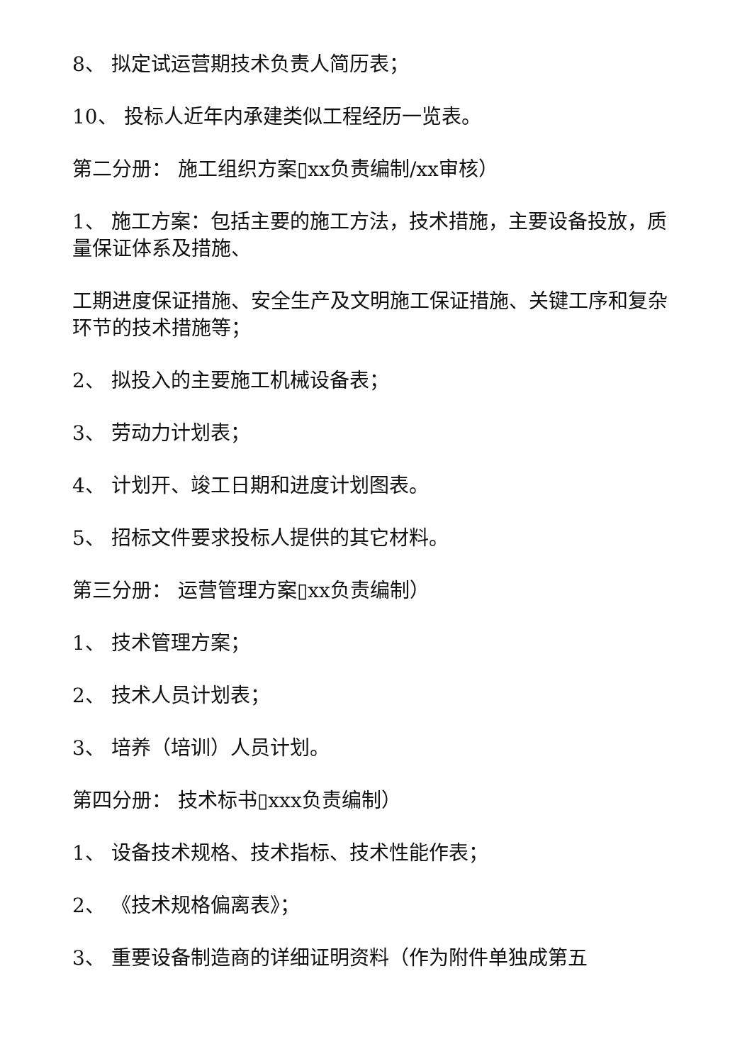8、 拟定试运营期技术负责人简历表；
10、 投标人近年内承建类似工程经历一览表。
第二分册： 施工组织方案▯xx负责编制/xx审核）
1、 施工方案：包括主要的施工方法，技术措施，主要设备投放，质量保证体系及措施、
工期进度保证措施、安全生产及文明施工保证措施、关键工序和复杂环节的技术措施等；
2、 拟投入的主要施工机械设备表；
3、 劳动力计划表；
4、 计划开、竣工日期和进度计划图表。
5、 招标文件要求投标人提供的其它材料。
第三分册： 运营管理方案▯xx负责编制）
1、 技术管理方案；
2、 技术人员计划表；
3、 培养（培训）人员计划。
第四分册： 技术标书▯xxx负责编制）
1、 设备技术规格、技术指标、技术性能作表；
2、 《技术规格偏离表》；
3、 重要设备制造商的详细证明资料（作为附件单独成第五